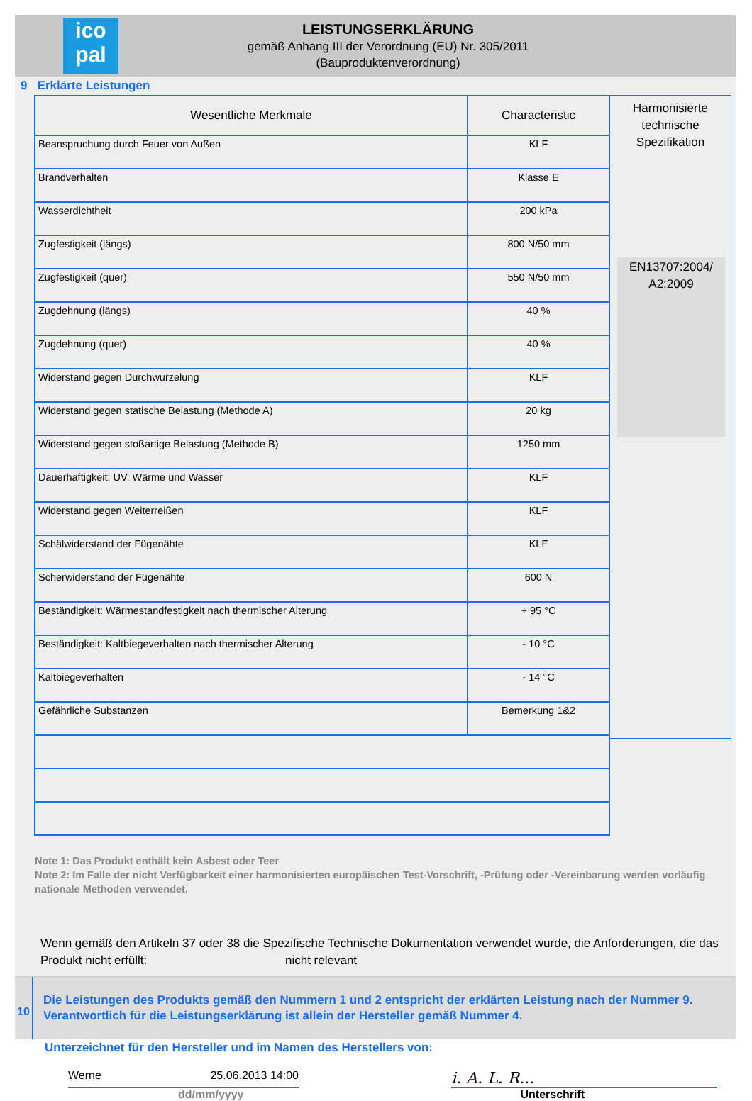ico
pal
LEISTUNGSERKLÄRUNG
gemäß Anhang III der Verordnung (EU) Nr. 305/2011
(Bauproduktenverordnung)
9 Erklärte Leistungen
| Wesentliche Merkmale | Characteristic |
| --- | --- |
| Beanspruchung durch Feuer von Außen | KLF |
| Brandverhalten | Klasse E |
| Wasserdichtheit | 200 kPa |
| Zugfestigkeit (längs) | 800 N/50 mm |
| Zugfestigkeit (quer) | 550 N/50 mm |
| Zugdehnung (längs) | 40 % |
| Zugdehnung (quer) | 40 % |
| Widerstand gegen Durchwurzelung | KLF |
| Widerstand gegen statische Belastung (Methode A) | 20 kg |
| Widerstand gegen stoßartige Belastung (Methode B) | 1250 mm |
| Dauerhaftigkeit: UV, Wärme und Wasser | KLF |
| Widerstand gegen Weiterreißen | KLF |
| Schälwiderstand der Fügenähte | KLF |
| Scherwiderstand der Fügenähte | 600 N |
| Beständigkeit: Wärmestandfestigkeit nach thermischer Alterung | + 95 °C |
| Beständigkeit: Kaltbiegeverhalten nach thermischer Alterung | - 10 °C |
| Kaltbiegeverhalten | - 14 °C |
| Gefährliche Substanzen | Bemerkung 1&2 |
Harmonisierte
technische
Spezifikation
EN13707:2004/
A2:2009
Note 1: Das Produkt enthält kein Asbest oder Teer
Note 2: Im Falle der nicht Verfügbarkeit einer harmonisierten europäischen Test-Vorschrift, -Prüfung oder -Vereinbarung werden vorläufig nationale Methoden verwendet.
Wenn gemäß den Artikeln 37 oder 38 die Spezifische Technische Dokumentation verwendet wurde, die Anforderungen, die das Produkt nicht erfüllt: nicht relevant
10
Die Leistungen des Produkts gemäß den Nummern 1 und 2 entspricht der erklärten Leistung nach der Nummer 9.
Verantwortlich für die Leistungserklärung ist allein der Hersteller gemäß Nummer 4.
Unterzeichnet für den Hersteller und im Namen des Herstellers von:
Werne 25.06.2013 14:00
i. A. L. R...
dd/mm/yyyy Unterschrift